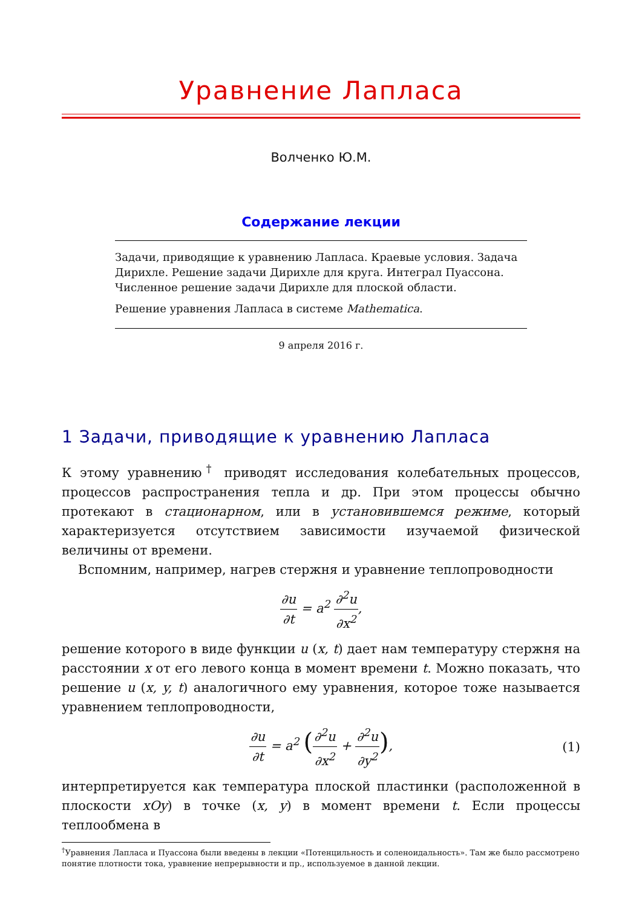Уравнение Лапласа
Волченко Ю.М.
Содержание лекции
Задачи, приводящие к уравнению Лапласа. Краевые условия. Задача Дирихле. Решение задачи Дирихле для круга. Интеграл Пуассона. Численное решение задачи Дирихле для плоской области.
Решение уравнения Лапласа в системе Mathematica.
9 апреля 2016 г.
1 Задачи, приводящие к уравнению Лапласа
К этому уравнению<sup>†</sup> приводят исследования колебательных процессов, процессов распространения тепла и др. При этом процессы обычно протекают в стационарном, или в установившемся режиме, который характеризуется отсутствием зависимости изучаемой физической величины от времени.
Вспомним, например, нагрев стержня и уравнение теплопроводности
∂u ∂t = a<sup>2</sup> ∂<sup>2</sup>u ∂x<sup>2</sup>,
решение которого в виде функции u (x, t) дает нам температуру стержня на расстоянии x от его левого конца в момент времени t. Можно показать, что решение u (x, y, t) аналогичного ему уравнения, которое тоже называется уравнением теплопроводности,
∂u ∂t = a<sup>2</sup> (∂<sup>2</sup>u ∂x<sup>2</sup> + ∂<sup>2</sup>u ∂y<sup>2</sup>), (1)
интерпретируется как температура плоской пластинки (расположенной в плоскости xOy) в точке (x, y) в момент времени t. Если процессы теплообмена в
<sup>†</sup> Уравнения Лапласа и Пуассона были введены в лекции «Потенцильность и соленоидальность». Там же было рассмотрено понятие плотности тока, уравнение непрерывности и пр., используемое в данной лекции.